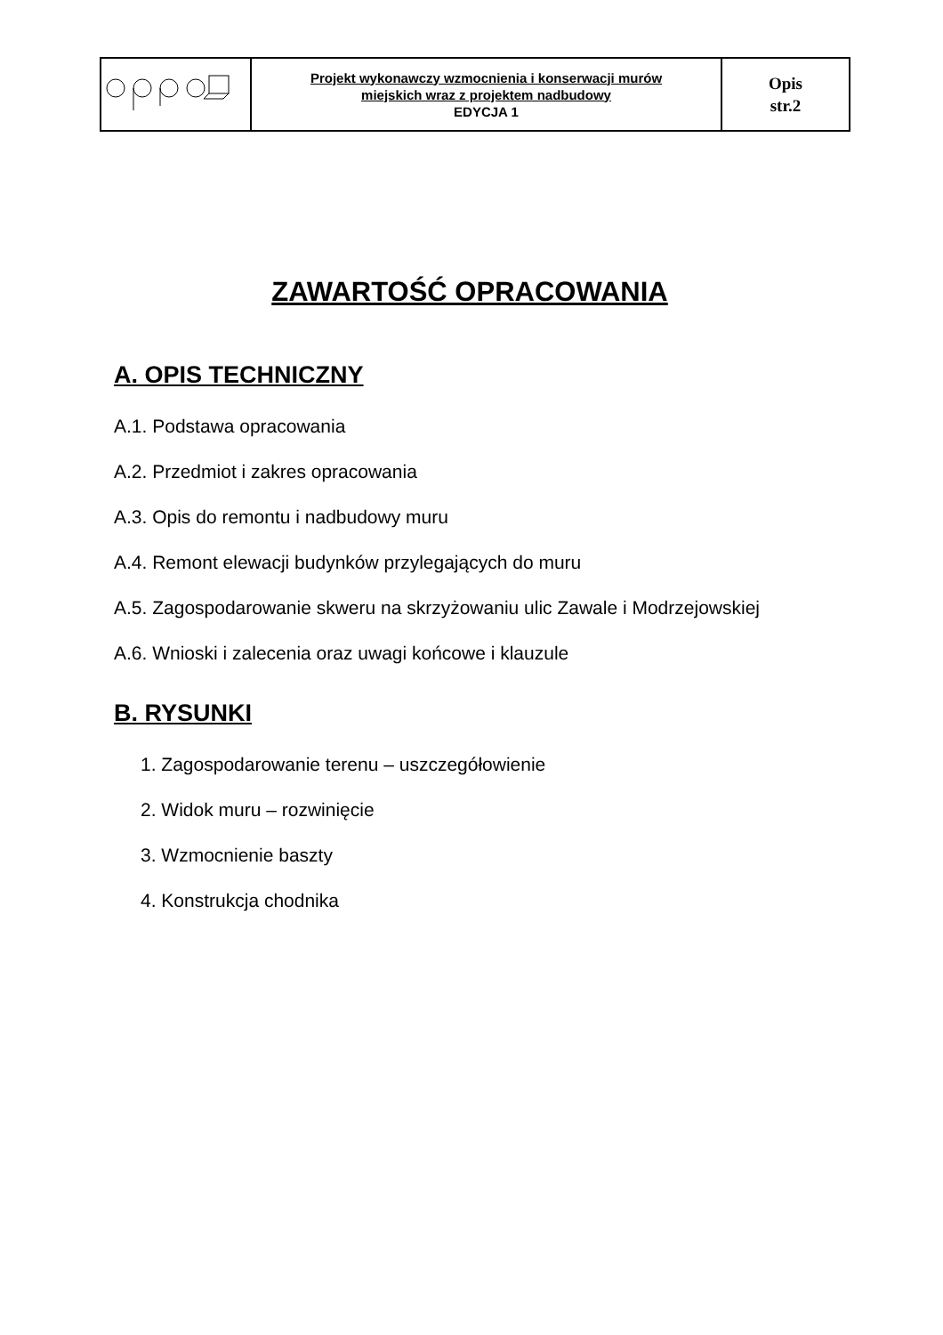| | Projekt wykonawczy wzmocnienia i konserwacji murów miejskich wraz z projektem nadbudowy EDYCJA 1 | Opis str.2 |
ZAWARTOŚĆ OPRACOWANIA
A. OPIS TECHNICZNY
A.1. Podstawa opracowania
A.2. Przedmiot i zakres opracowania
A.3. Opis do remontu i nadbudowy muru
A.4. Remont elewacji budynków przylegających do muru
A.5. Zagospodarowanie skweru na skrzyżowaniu ulic Zawale i Modrzejowskiej
A.6. Wnioski i zalecenia oraz uwagi końcowe i klauzule
B. RYSUNKI
1. Zagospodarowanie terenu – uszczegółowienie
2. Widok muru – rozwinięcie
3. Wzmocnienie baszty
4. Konstrukcja chodnika